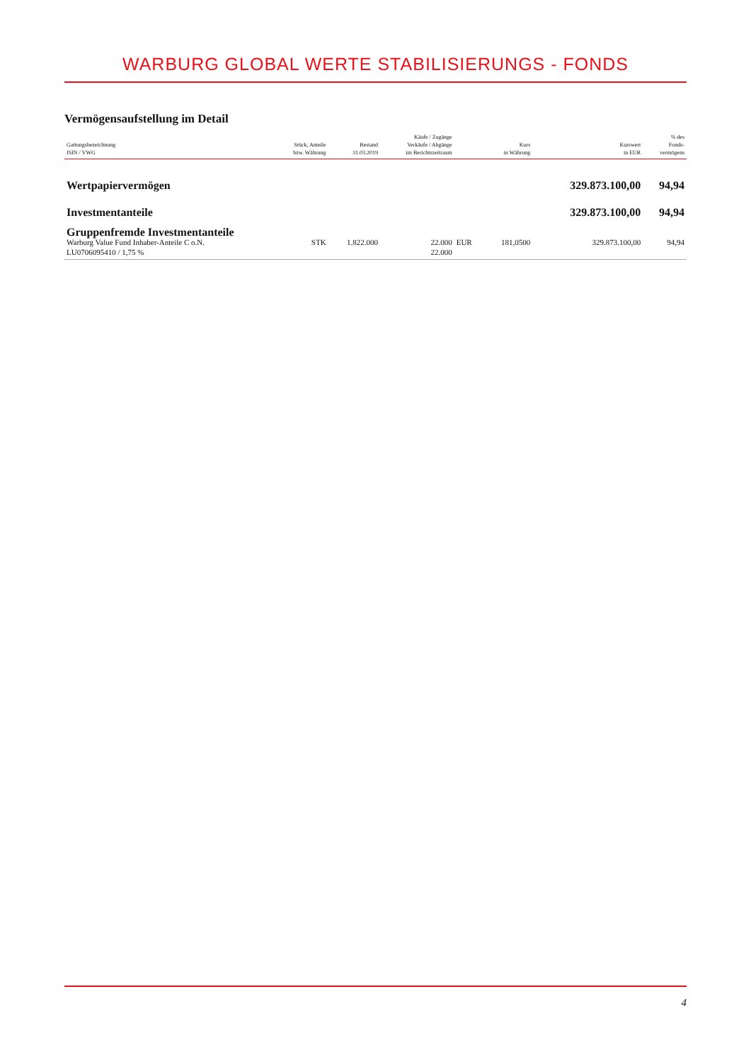WARBURG GLOBAL WERTE STABILISIERUNGS - FONDS
Vermögensaufstellung im Detail
| Gattungsbezeichnung ISIN / VWG | Stück, Anteile bzw. Währung | Bestand 31.03.2019 | Käufe / Zugänge Verkäufe / Abgänge im Berichtszeitraum | | Kurs in Währung | Kurswert in EUR | % des Fonds- vermögens |
| --- | --- | --- | --- | --- | --- | --- | --- |
| Wertpapiervermögen | | | | | | 329.873.100,00 | 94,94 |
| Investmentanteile | | | | | | 329.873.100,00 | 94,94 |
| Gruppenfremde Investmentanteile | | | | | | | |
| Warburg Value Fund Inhaber-Anteile C o.N. | STK | 1.822.000 | 22.000 | EUR | 181,0500 | 329.873.100,00 | 94,94 |
| LU0706095410 / 1,75 % | | | 22.000 | | | | |
4